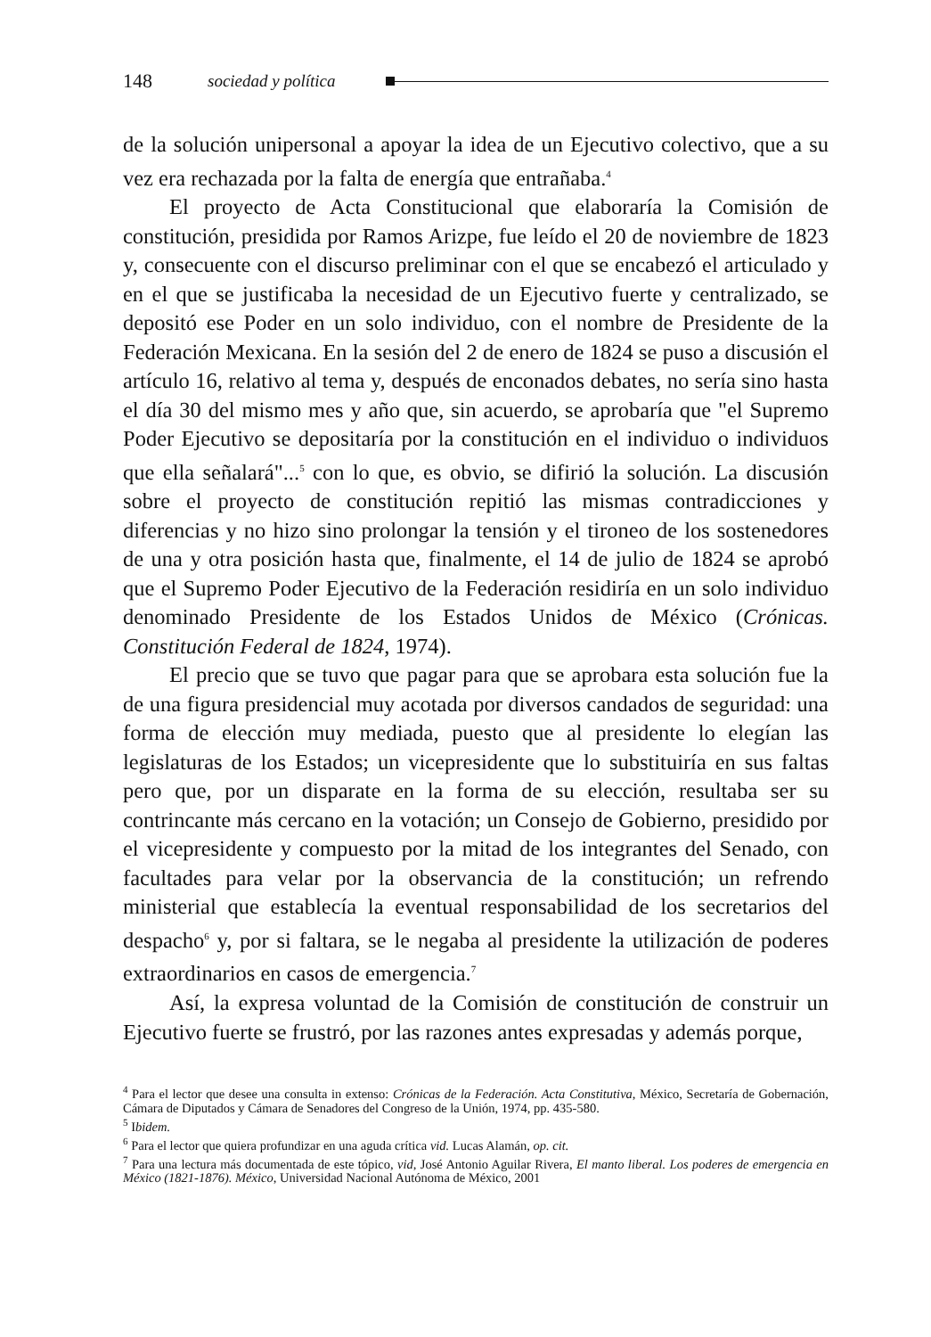148 sociedad y política
de la solución unipersonal a apoyar la idea de un Ejecutivo colectivo, que a su vez era rechazada por la falta de energía que entrañaba.<sup>4</sup>
El proyecto de Acta Constitucional que elaboraría la Comisión de constitución, presidida por Ramos Arizpe, fue leído el 20 de noviembre de 1823 y, consecuente con el discurso preliminar con el que se encabezó el articulado y en el que se justificaba la necesidad de un Ejecutivo fuerte y centralizado, se depositó ese Poder en un solo individuo, con el nombre de Presidente de la Federación Mexicana. En la sesión del 2 de enero de 1824 se puso a discusión el artículo 16, relativo al tema y, después de enconados debates, no sería sino hasta el día 30 del mismo mes y año que, sin acuerdo, se aprobaría que "el Supremo Poder Ejecutivo se depositaría por la constitución en el individuo o individuos que ella señalará"...<sup>5</sup> con lo que, es obvio, se difirió la solución. La discusión sobre el proyecto de constitución repitió las mismas contradicciones y diferencias y no hizo sino prolongar la tensión y el tironeo de los sostenedores de una y otra posición hasta que, finalmente, el 14 de julio de 1824 se aprobó que el Supremo Poder Ejecutivo de la Federación residiría en un solo individuo denominado Presidente de los Estados Unidos de México (Crónicas. Constitución Federal de 1824, 1974).
El precio que se tuvo que pagar para que se aprobara esta solución fue la de una figura presidencial muy acotada por diversos candados de seguridad: una forma de elección muy mediada, puesto que al presidente lo elegían las legislaturas de los Estados; un vicepresidente que lo substituiría en sus faltas pero que, por un disparate en la forma de su elección, resultaba ser su contrincante más cercano en la votación; un Consejo de Gobierno, presidido por el vicepresidente y compuesto por la mitad de los integrantes del Senado, con facultades para velar por la observancia de la constitución; un refrendo ministerial que establecía la eventual responsabilidad de los secretarios del despacho<sup>6</sup> y, por si faltara, se le negaba al presidente la utilización de poderes extraordinarios en casos de emergencia.<sup>7</sup>
Así, la expresa voluntad de la Comisión de constitución de construir un Ejecutivo fuerte se frustró, por las razones antes expresadas y además porque,
<sup>4</sup> Para el lector que desee una consulta in extenso: Crónicas de la Federación. Acta Constitutiva, México, Secretaría de Gobernación, Cámara de Diputados y Cámara de Senadores del Congreso de la Unión, 1974, pp. 435-580.
<sup>5</sup> Ibidem.
<sup>6</sup> Para el lector que quiera profundizar en una aguda crítica vid. Lucas Alamán, op. cit.
<sup>7</sup> Para una lectura más documentada de este tópico, vid, José Antonio Aguilar Rivera, El manto liberal. Los poderes de emergencia en México (1821-1876). México, Universidad Nacional Autónoma de México, 2001